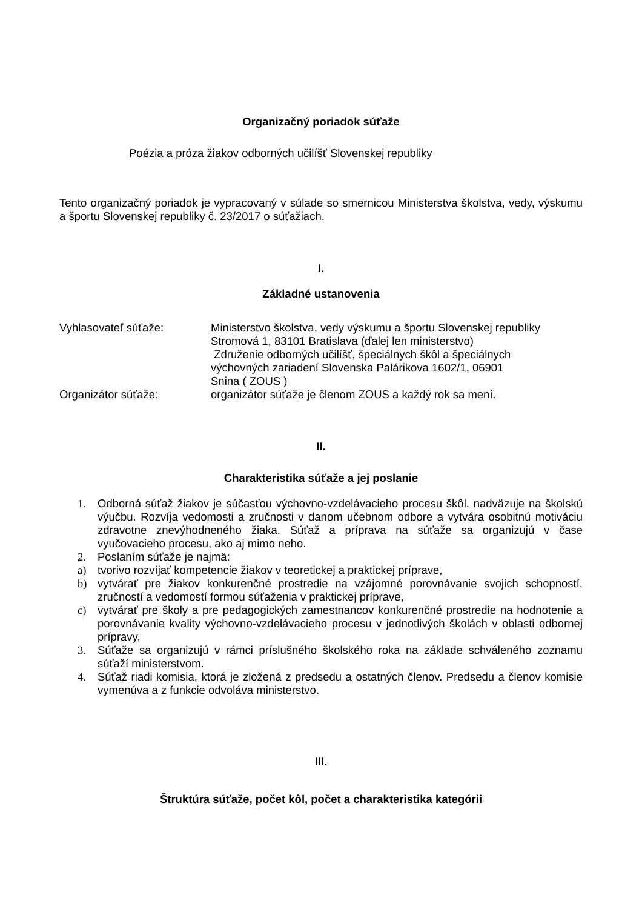Organizačný poriadok súťaže
Poézia a próza žiakov odborných učilíšť Slovenskej republiky
Tento organizačný poriadok je vypracovaný v súlade so smernicou Ministerstva školstva, vedy, výskumu a športu Slovenskej republiky č. 23/2017 o súťažiach.
I.
Základné ustanovenia
Vyhlasovateľ súťaže: Ministerstvo školstva, vedy výskumu a športu Slovenskej republiky
Stromová 1, 83101 Bratislava (ďalej len ministerstvo)
Združenie odborných učilíšť, špeciálnych škôl a špeciálnych
výchovných zariadení Slovenska Palárikova 1602/1, 06901
Snina ( ZOUS )
Organizátor súťaže: organizátor súťaže je členom ZOUS a každý rok sa mení.
II.
Charakteristika súťaže a jej poslanie
1. Odborná súťaž žiakov je súčasťou výchovno-vzdelávacieho procesu škôl, nadväzuje na školskú výučbu. Rozvíja vedomosti a zručnosti v danom učebnom odbore a vytvára osobitnú motiváciu zdravotne znevýhodneného žiaka. Súťaž a príprava na súťaže sa organizujú v čase vyučovacieho procesu, ako aj mimo neho.
2. Poslaním súťaže je najmä:
a) tvorivo rozvíjať kompetencie žiakov v teoretickej a praktickej príprave,
b) vytvárať pre žiakov konkurenčné prostredie na vzájomné porovnávanie svojich schopností, zručností a vedomostí formou súťaženia v praktickej príprave,
c) vytvárať pre školy a pre pedagogických zamestnancov konkurenčné prostredie na hodnotenie a porovnávanie kvality výchovno-vzdelávacieho procesu v jednotlivých školách v oblasti odbornej prípravy,
3. Súťaže sa organizujú v rámci príslušného školského roka na základe schváleného zoznamu súťaží ministerstvom.
4. Súťaž riadi komisia, ktorá je zložená z predsedu a ostatných členov. Predsedu a členov komisie vymenúva a z funkcie odvoláva ministerstvo.
III.
Štruktúra súťaže, počet kôl, počet a charakteristika kategórii